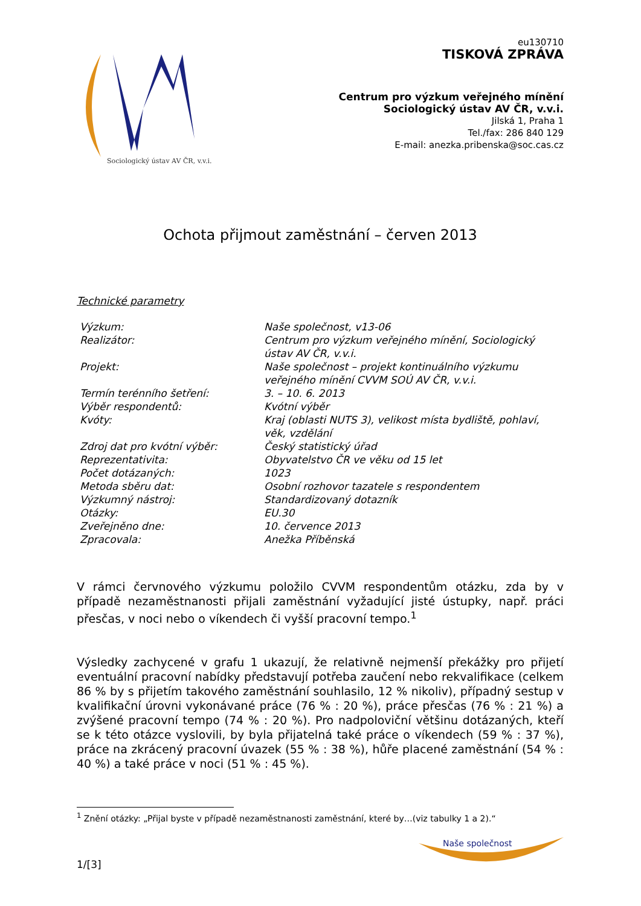Sociologický ústav AV ČR, v.v.i.
eu130710
TISKOVÁ ZPRÁVA
Centrum pro výzkum veřejného mínění
Sociologický ústav AV ČR, v.v.i.
Jilská 1, Praha 1
Tel./fax: 286 840 129
E-mail: anezka.pribenska@soc.cas.cz
Ochota přijmout zaměstnání – červen 2013
Technické parametry
| Výzkum: | Naše společnost, v13-06 |
| Realizátor: | Centrum pro výzkum veřejného mínění, Sociologický ústav AV ČR, v.v.i. |
| Projekt: | Naše společnost – projekt kontinuálního výzkumu veřejného mínění CVVM SOÚ AV ČR, v.v.i. |
| Termín terénního šetření: | 3. – 10. 6. 2013 |
| Výběr respondentů: | Kvótní výběr |
| Kvóty: | Kraj (oblasti NUTS 3), velikost místa bydliště, pohlaví, věk, vzdělání |
| Zdroj dat pro kvótní výběr: | Český statistický úřad |
| Reprezentativita: | Obyvatelstvo ČR ve věku od 15 let |
| Počet dotázaných: | 1023 |
| Metoda sběru dat: | Osobní rozhovor tazatele s respondentem |
| Výzkumný nástroj: | Standardizovaný dotazník |
| Otázky: | EU.30 |
| Zveřejněno dne: | 10. července 2013 |
| Zpracovala: | Anežka Příběnská |
V rámci červnového výzkumu položilo CVVM respondentům otázku, zda by v případě nezaměstnanosti přijali zaměstnání vyžadující jisté ústupky, např. práci přesčas, v noci nebo o víkendech či vyšší pracovní tempo.<sup>1</sup>
Výsledky zachycené v grafu 1 ukazují, že relativně nejmenší překážky pro přijetí eventuální pracovní nabídky představují potřeba zaučení nebo rekvalifikace (celkem 86 % by s přijetím takového zaměstnání souhlasilo, 12 % nikoliv), případný sestup v kvalifikační úrovni vykonávané práce (76 % : 20 %), práce přesčas (76 % : 21 %) a zvýšené pracovní tempo (74 % : 20 %). Pro nadpoloviční většinu dotázaných, kteří se k této otázce vyslovili, by byla přijatelná také práce o víkendech (59 % : 37 %), práce na zkrácený pracovní úvazek (55 % : 38 %), hůře placené zaměstnání (54 % : 40 %) a také práce v noci (51 % : 45 %).
<sup>1</sup> Znění otázky: „Přijal byste v případě nezaměstnanosti zaměstnání, které by…(viz tabulky 1 a 2).“
1/[3]
Naše společnost